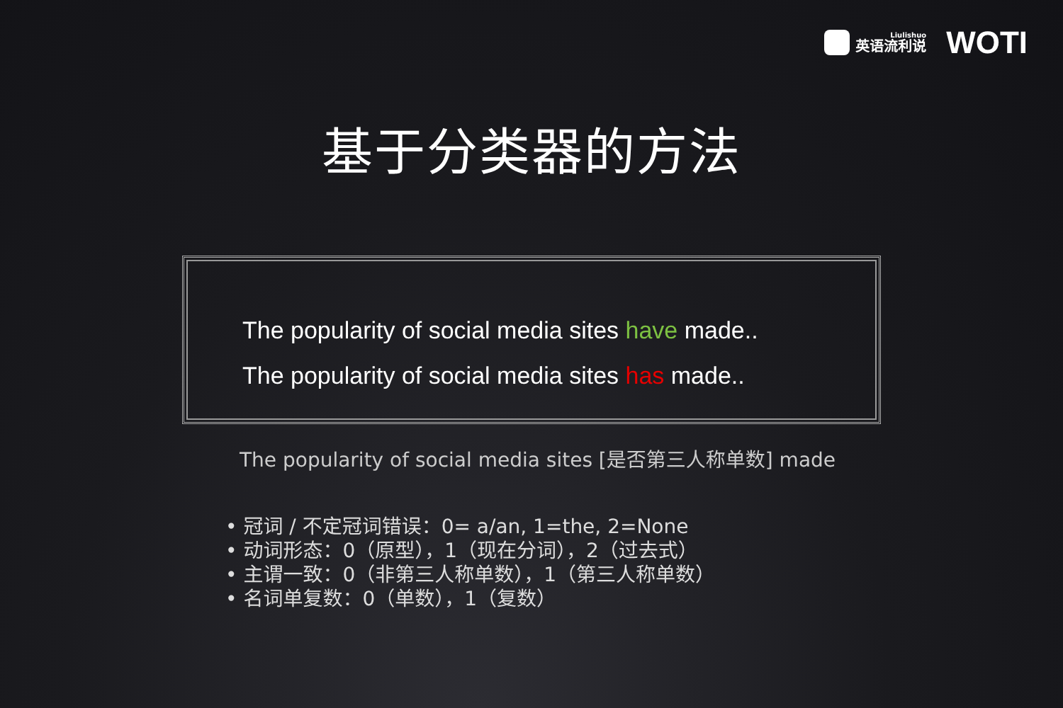Liulishuo
英语流利说
WOTI
基于分类器的方法
The popularity of social media sites have made..
The popularity of social media sites has made..
The popularity of social media sites [是否第三人称单数] made
• 冠词 / 不定冠词错误：0= a/an, 1=the, 2=None
• 动词形态：0（原型），1（现在分词），2（过去式）
• 主谓一致：0（非第三人称单数），1（第三人称单数）
• 名词单复数：0（单数），1（复数）